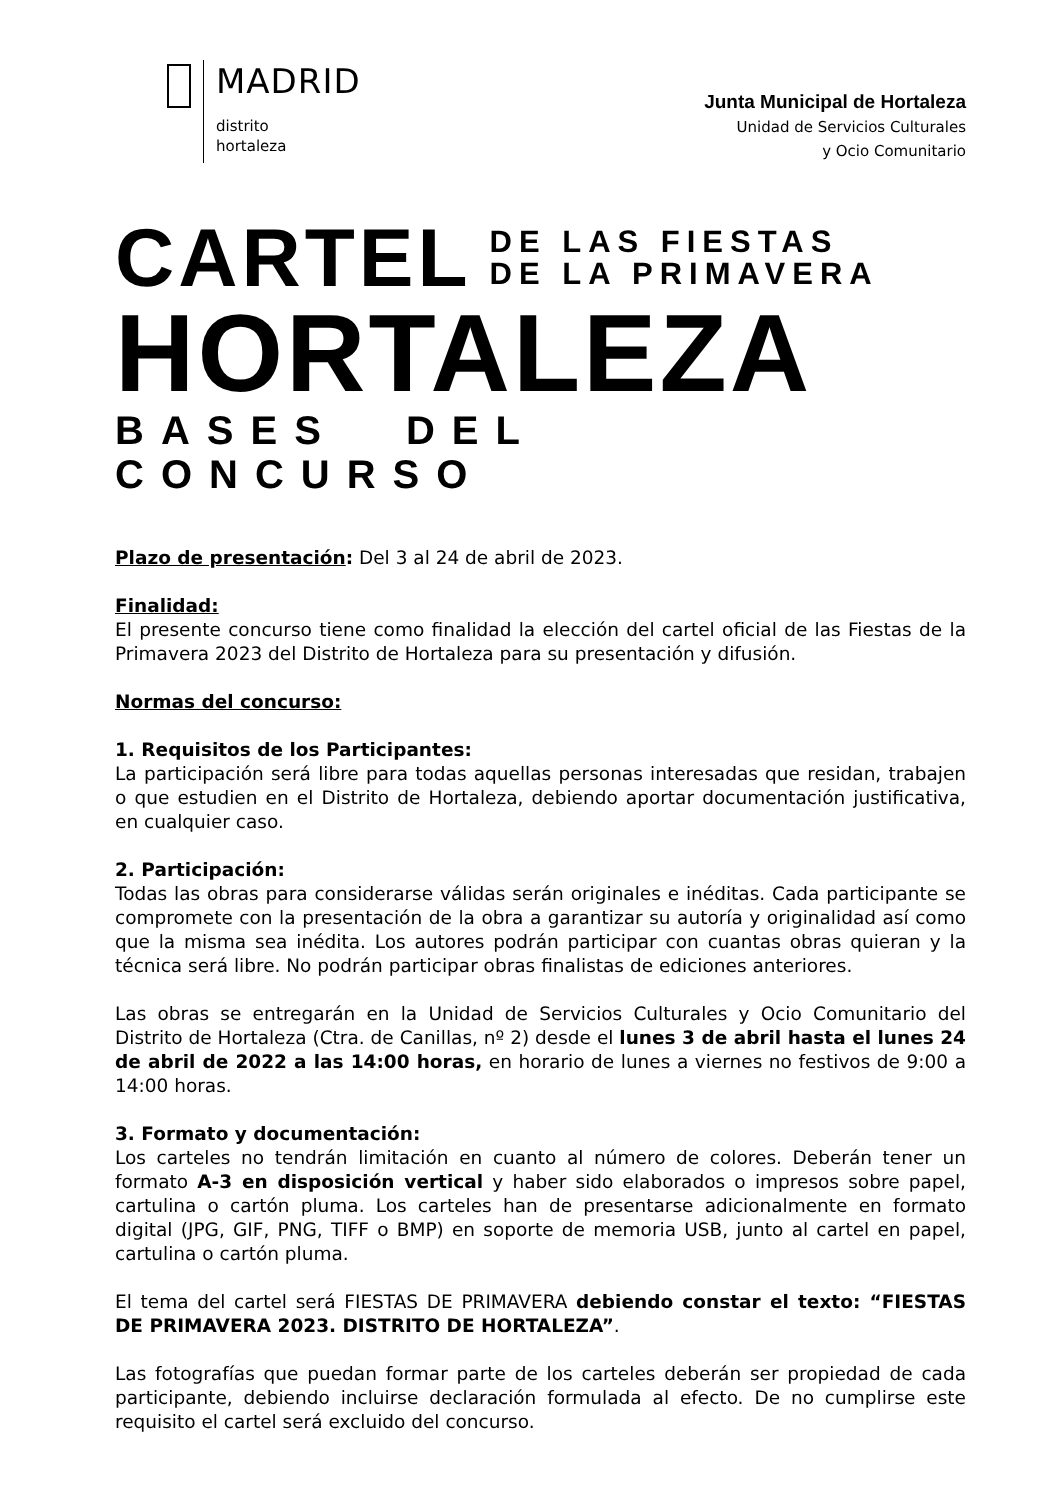MADRID
distrito
hortaleza
Junta Municipal de Hortaleza
Unidad de Servicios Culturales
y Ocio Comunitario
CARTEL
DE LAS FIESTAS
DE LA PRIMAVERA
HORTALEZA
BASES DEL CONCURSO
Plazo de presentación: Del 3 al 24 de abril de 2023.
Finalidad:
El presente concurso tiene como finalidad la elección del cartel oficial de las Fiestas de la Primavera 2023 del Distrito de Hortaleza para su presentación y difusión.
Normas del concurso:
1. Requisitos de los Participantes:
La participación será libre para todas aquellas personas interesadas que residan, trabajen o que estudien en el Distrito de Hortaleza, debiendo aportar documentación justificativa, en cualquier caso.
2. Participación:
Todas las obras para considerarse válidas serán originales e inéditas. Cada participante se compromete con la presentación de la obra a garantizar su autoría y originalidad así como que la misma sea inédita. Los autores podrán participar con cuantas obras quieran y la técnica será libre. No podrán participar obras finalistas de ediciones anteriores.
Las obras se entregarán en la Unidad de Servicios Culturales y Ocio Comunitario del Distrito de Hortaleza (Ctra. de Canillas, nº 2) desde el lunes 3 de abril hasta el lunes 24 de abril de 2022 a las 14:00 horas, en horario de lunes a viernes no festivos de 9:00 a 14:00 horas.
3. Formato y documentación:
Los carteles no tendrán limitación en cuanto al número de colores. Deberán tener un formato A-3 en disposición vertical y haber sido elaborados o impresos sobre papel, cartulina o cartón pluma. Los carteles han de presentarse adicionalmente en formato digital (JPG, GIF, PNG, TIFF o BMP) en soporte de memoria USB, junto al cartel en papel, cartulina o cartón pluma.
El tema del cartel será FIESTAS DE PRIMAVERA debiendo constar el texto: “FIESTAS DE PRIMAVERA 2023. DISTRITO DE HORTALEZA”.
Las fotografías que puedan formar parte de los carteles deberán ser propiedad de cada participante, debiendo incluirse declaración formulada al efecto. De no cumplirse este requisito el cartel será excluido del concurso.